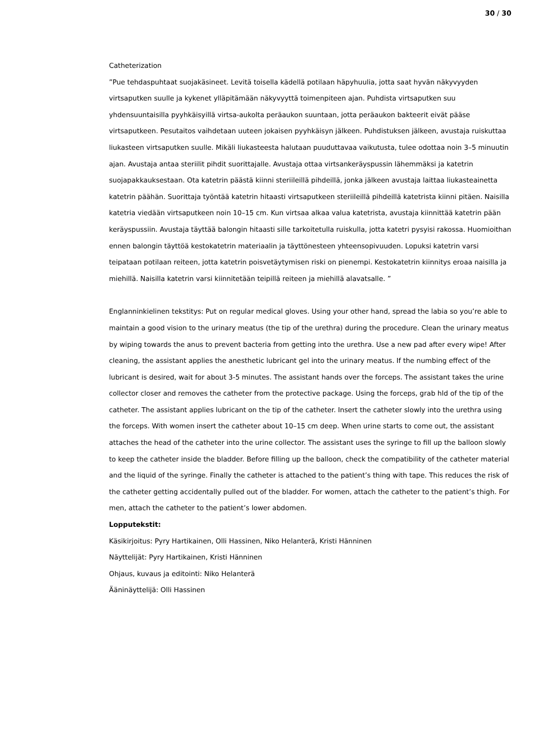30 / 30
Catheterization
”Pue tehdaspuhtaat suojakäsineet. Levitä toisella kädellä potilaan häpyhuulia, jotta saat hyvän näkyvyyden virtsaputken suulle ja kykenet ylläpitämään näkyvyyttä toimenpiteen ajan. Puhdista virtsaputken suu yhdensuuntaisilla pyyhkäisyillä virtsa-aukolta peräaukon suuntaan, jotta peräaukon bakteerit eivät pääse virtsaputkeen. Pesutaitos vaihdetaan uuteen jokaisen pyyhkäisyn jälkeen. Puhdistuksen jälkeen, avustaja ruiskuttaa liukasteen virtsaputken suulle. Mikäli liukasteesta halutaan puuduttavaa vaikutusta, tulee odottaa noin 3–5 minuutin ajan. Avustaja antaa steriilit pihdit suorittajalle. Avustaja ottaa virtsankeräyspussin lähemmäksi ja katetrin suojapakkauksestaan. Ota katetrin päästä kiinni steriileillä pihdeillä, jonka jälkeen avustaja laittaa liukasteainetta katetrin päähän. Suorittaja työntää katetrin hitaasti virtsaputkeen steriileillä pihdeillä katetrista kiinni pitäen. Naisilla katetria viedään virtsaputkeen noin 10–15 cm. Kun virtsaa alkaa valua katetrista, avustaja kiinnittää katetrin pään keräyspussiin. Avustaja täyttää balongin hitaasti sille tarkoitetulla ruiskulla, jotta katetri pysyisi rakossa. Huomioithan ennen balongin täyttöä kestokatetrin materiaalin ja täyttönesteen yhteensopivuuden. Lopuksi katetrin varsi teipataan potilaan reiteen, jotta katetrin poisvetäytymisen riski on pienempi. Kestokatetrin kiinnitys eroaa naisilla ja miehillä. Naisilla katetrin varsi kiinnitetään teipillä reiteen ja miehillä alavatsalle. ”
Englanninkielinen tekstitys: Put on regular medical gloves. Using your other hand, spread the labia so you’re able to maintain a good vision to the urinary meatus (the tip of the urethra) during the procedure. Clean the urinary meatus by wiping towards the anus to prevent bacteria from getting into the urethra. Use a new pad after every wipe! After cleaning, the assistant applies the anesthetic lubricant gel into the urinary meatus. If the numbing effect of the lubricant is desired, wait for about 3-5 minutes. The assistant hands over the forceps. The assistant takes the urine collector closer and removes the catheter from the protective package. Using the forceps, grab hld of the tip of the catheter. The assistant applies lubricant on the tip of the catheter. Insert the catheter slowly into the urethra using the forceps. With women insert the catheter about 10–15 cm deep. When urine starts to come out, the assistant attaches the head of the catheter into the urine collector. The assistant uses the syringe to fill up the balloon slowly to keep the catheter inside the bladder. Before filling up the balloon, check the compatibility of the catheter material and the liquid of the syringe. Finally the catheter is attached to the patient’s thing with tape. This reduces the risk of the catheter getting accidentally pulled out of the bladder. For women, attach the catheter to the patient’s thigh. For men, attach the catheter to the patient’s lower abdomen.
Lopputekstit:
Käsikirjoitus: Pyry Hartikainen, Olli Hassinen, Niko Helanterä, Kristi Hänninen
Näyttelijät: Pyry Hartikainen, Kristi Hänninen
Ohjaus, kuvaus ja editointi: Niko Helanterä
Ääninäyttelijä: Olli Hassinen